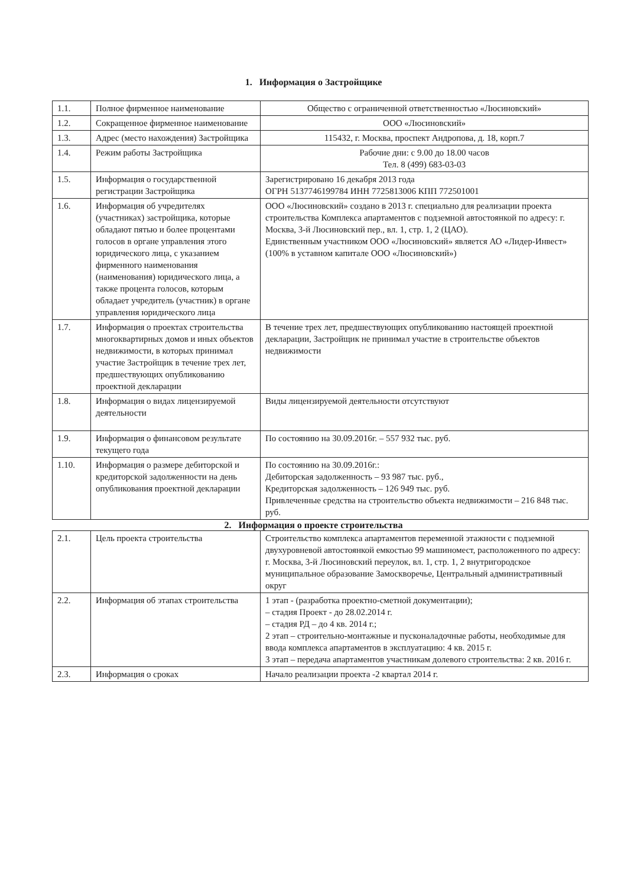1. Информация о Застройщике
| 1.1. | Полное фирменное наименование | Общество с ограниченной ответственностью «Люсиновский» |
| 1.2. | Сокращенное фирменное наименование | ООО «Люсиновский» |
| 1.3. | Адрес (место нахождения) Застройщика | 115432, г. Москва, проспект Андропова, д. 18, корп.7 |
| 1.4. | Режим работы Застройщика | Рабочие дни: с 9.00 до 18.00 часов Тел. 8 (499) 683-03-03 |
| 1.5. | Информация о государственной регистрации Застройщика | Зарегистрировано 16 декабря 2013 года ОГРН 5137746199784 ИНН 7725813006 КПП 772501001 |
| 1.6. | Информация об учредителях (участниках) застройщика, которые обладают пятью и более процентами голосов в органе управления этого юридического лица, с указанием фирменного наименования (наименования) юридического лица, а также процента голосов, которым обладает учредитель (участник) в органе управления юридического лица | ООО «Люсиновский» создано в 2013 г. специально для реализации проекта строительства Комплекса апартаментов с подземной автостоянкой по адресу: г. Москва, 3-й Люсиновский пер., вл. 1, стр. 1, 2 (ЦАО). Единственным участником ООО «Люсиновский» является АО «Лидер-Инвест» (100% в уставном капитале ООО «Люсиновский») |
| 1.7. | Информация о проектах строительства многоквартирных домов и иных объектов недвижимости, в которых принимал участие Застройщик в течение трех лет, предшествующих опубликованию проектной декларации | В течение трех лет, предшествующих опубликованию настоящей проектной декларации, Застройщик не принимал участие в строительстве объектов недвижимости |
| 1.8. | Информация о видах лицензируемой деятельности | Виды лицензируемой деятельности отсутствуют |
| 1.9. | Информация о финансовом результате текущего года | По состоянию на 30.09.2016г. – 557 932 тыс. руб. |
| 1.10. | Информация о размере дебиторской и кредиторской задолженности на день опубликования проектной декларации | По состоянию на 30.09.2016г.: Дебиторская задолженность – 93 987 тыс. руб., Кредиторская задолженность – 126 949 тыс. руб. Привлеченные средства на строительство объекта недвижимости – 216 848 тыс. руб. |
2. Информация о проекте строительства
| 2.1. | Цель проекта строительства | Строительство комплекса апартаментов переменной этажности с подземной двухуровневой автостоянкой емкостью 99 машиномест, расположенного по адресу: г. Москва, 3-й Люсиновский переулок, вл. 1, стр. 1, 2 внутригородское муниципальное образование Замоскворечье, Центральный административный округ |
| 2.2. | Информация об этапах строительства | 1 этап - (разработка проектно-сметной документации); – стадия Проект - до 28.02.2014 г. – стадия РД – до 4 кв. 2014 г.; 2 этап – строительно-монтажные и пусконаладочные работы, необходимые для ввода комплекса апартаментов в эксплуатацию: 4 кв. 2015 г. 3 этап – передача апартаментов участникам долевого строительства: 2 кв. 2016 г. |
| 2.3. | Информация о сроках | Начало реализации проекта -2 квартал 2014 г. |